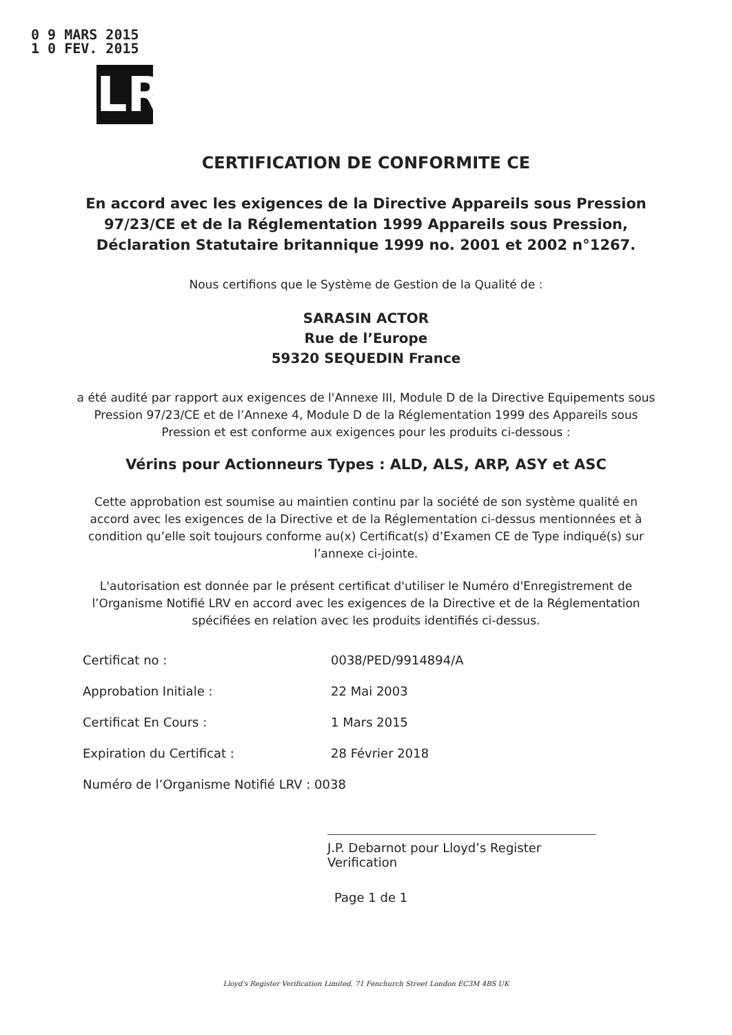0 9 MARS 2015
1 0 FEV. 2015
LR
CERTIFICATION DE CONFORMITE CE
En accord avec les exigences de la Directive Appareils sous Pression
97/23/CE et de la Réglementation 1999 Appareils sous Pression,
Déclaration Statutaire britannique 1999 no. 2001 et 2002 n°1267.
Nous certifions que le Système de Gestion de la Qualité de :
SARASIN ACTOR
Rue de l’Europe
59320 SEQUEDIN France
a été audité par rapport aux exigences de l'Annexe III, Module D de la Directive Equipements sous Pression 97/23/CE et de l’Annexe 4, Module D de la Réglementation 1999 des Appareils sous Pression et est conforme aux exigences pour les produits ci-dessous :
Vérins pour Actionneurs Types : ALD, ALS, ARP, ASY et ASC
Cette approbation est soumise au maintien continu par la société de son système qualité en accord avec les exigences de la Directive et de la Réglementation ci-dessus mentionnées et à condition qu’elle soit toujours conforme au(x) Certificat(s) d’Examen CE de Type indiqué(s) sur l’annexe ci-jointe.
L'autorisation est donnée par le présent certificat d'utiliser le Numéro d'Enregistrement de l’Organisme Notifié LRV en accord avec les exigences de la Directive et de la Réglementation spécifiées en relation avec les produits identifiés ci-dessus.
| Certificat no : | 0038/PED/9914894/A |
| Approbation Initiale : | 22 Mai 2003 |
| Certificat En Cours : | 1 Mars 2015 |
| Expiration du Certificat : | 28 Février 2018 |
| Numéro de l’Organisme Notifié LRV : 0038 | |
J.P. Debarnot pour Lloyd’s Register Verification
Page 1 de 1
Lloyd's Register Verification Limited, 71 Fenchurch Street London EC3M 4BS UK